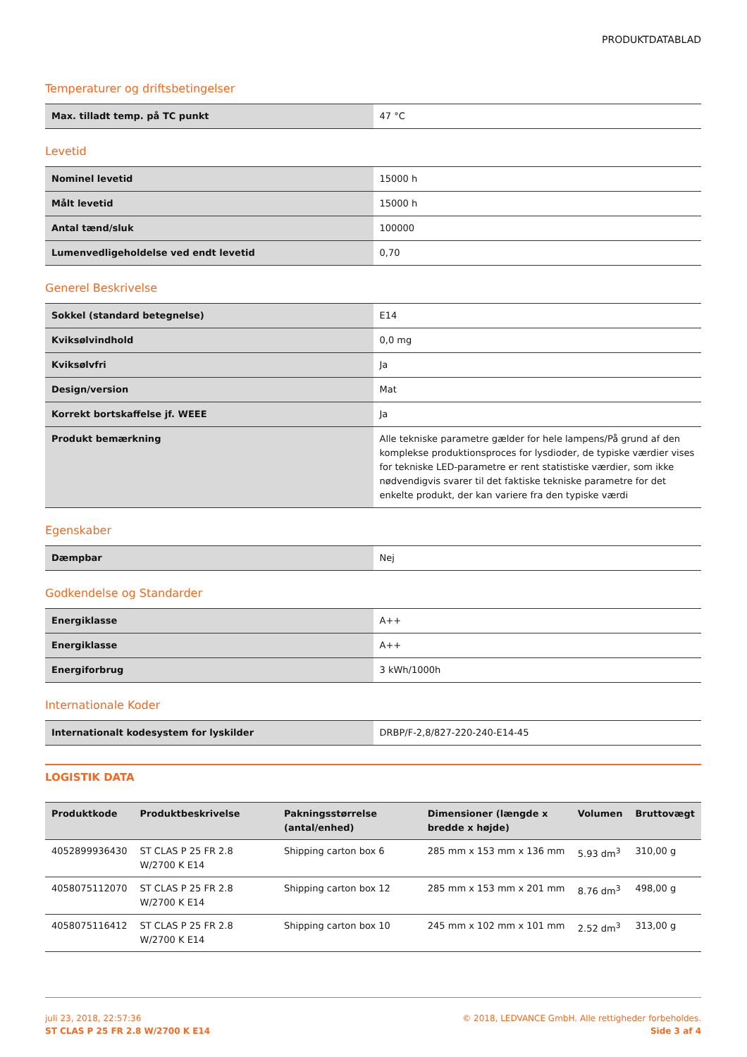PRODUKTDATABLAD
Temperaturer og driftsbetingelser
| Max. tilladt temp. på TC punkt | 47 °C |
Levetid
| Nominel levetid | 15000 h |
| Målt levetid | 15000 h |
| Antal tænd/sluk | 100000 |
| Lumenvedligeholdelse ved endt levetid | 0,70 |
Generel Beskrivelse
| Sokkel (standard betegnelse) | E14 |
| Kviksølvindhold | 0,0 mg |
| Kviksølvfri | Ja |
| Design/version | Mat |
| Korrekt bortskaffelse jf. WEEE | Ja |
| Produkt bemærkning | Alle tekniske parametre gælder for hele lampens/På grund af den komplekse produktionsproces for lysdioder, de typiske værdier vises for tekniske LED-parametre er rent statistiske værdier, som ikke nødvendigvis svarer til det faktiske tekniske parametre for det enkelte produkt, der kan variere fra den typiske værdi |
Egenskaber
| Dæmpbar | Nej |
Godkendelse og Standarder
| Energiklasse | A++ |
| Energiklasse | A++ |
| Energiforbrug | 3 kWh/1000h |
Internationale Koder
| Internationalt kodesystem for lyskilder | DRBP/F-2,8/827-220-240-E14-45 |
LOGISTIK DATA
| Produktkode | Produktbeskrivelse | Pakningsstørrelse (antal/enhed) | Dimensioner (længde x bredde x højde) | Volumen | Bruttovægt |
| --- | --- | --- | --- | --- | --- |
| 4052899936430 | ST CLAS P 25 FR 2.8 W/2700 K E14 | Shipping carton box 6 | 285 mm x 153 mm x 136 mm | 5.93 dm<sup>3</sup> | 310,00 g |
| 4058075112070 | ST CLAS P 25 FR 2.8 W/2700 K E14 | Shipping carton box 12 | 285 mm x 153 mm x 201 mm | 8.76 dm<sup>3</sup> | 498,00 g |
| 4058075116412 | ST CLAS P 25 FR 2.8 W/2700 K E14 | Shipping carton box 10 | 245 mm x 102 mm x 101 mm | 2.52 dm<sup>3</sup> | 313,00 g |
juli 23, 2018, 22:57:36
ST CLAS P 25 FR 2.8 W/2700 K E14
© 2018, LEDVANCE GmbH. Alle rettigheder forbeholdes.
Side 3 af 4